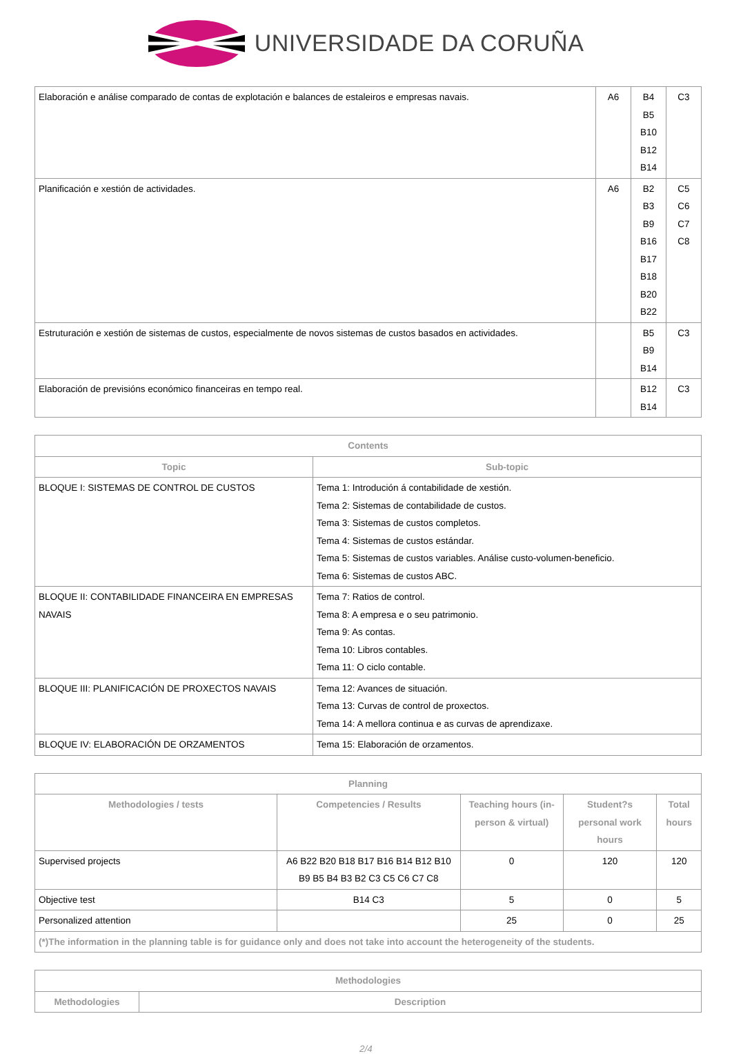UNIVERSIDADE DA CORUÑA
| Elaboración e análise comparado de contas de explotación e balances de estaleiros e empresas navais. | A6 | B4 B5 B10 B12 B14 | C3 |
| Planificación e xestión de actividades. | A6 | B2 B3 B9 B16 B17 B18 B20 B22 | C5 C6 C7 C8 |
| Estruturación e xestión de sistemas de custos, especialmente de novos sistemas de custos basados en actividades. | | B5 B9 B14 | C3 |
| Elaboración de previsións económico financeiras en tempo real. | | B12 B14 | C3 |
| Contents | |
| --- | --- |
| Topic | Sub-topic |
| BLOQUE I: SISTEMAS DE CONTROL DE CUSTOS | Tema 1: Introdución á contabilidade de xestión. Tema 2: Sistemas de contabilidade de custos. Tema 3: Sistemas de custos completos. Tema 4: Sistemas de custos estándar. Tema 5: Sistemas de custos variables. Análise custo-volumen-beneficio. Tema 6: Sistemas de custos ABC. |
| BLOQUE II: CONTABILIDADE FINANCEIRA EN EMPRESAS NAVAIS | Tema 7: Ratios de control. Tema 8: A empresa e o seu patrimonio. Tema 9: As contas. Tema 10: Libros contables. Tema 11: O ciclo contable. |
| BLOQUE III: PLANIFICACIÓN DE PROXECTOS NAVAIS | Tema 12: Avances de situación. Tema 13: Curvas de control de proxectos. Tema 14: A mellora continua e as curvas de aprendizaxe. |
| BLOQUE IV: ELABORACIÓN DE ORZAMENTOS | Tema 15: Elaboración de orzamentos. |
| Planning | | | | |
| --- | --- | --- | --- | --- |
| Methodologies / tests | Competencies / Results | Teaching hours (in-person & virtual) | Student?s personal work hours | Total hours |
| Supervised projects | A6 B22 B20 B18 B17 B16 B14 B12 B10 B9 B5 B4 B3 B2 C3 C5 C6 C7 C8 | 0 | 120 | 120 |
| Objective test | B14 C3 | 5 | 0 | 5 |
| Personalized attention | | 25 | 0 | 25 |
| (*)The information in the planning table is for guidance only and does not take into account the heterogeneity of the students. | | | | |
| Methodologies | |
| --- | --- |
| Methodologies | Description |
2/4